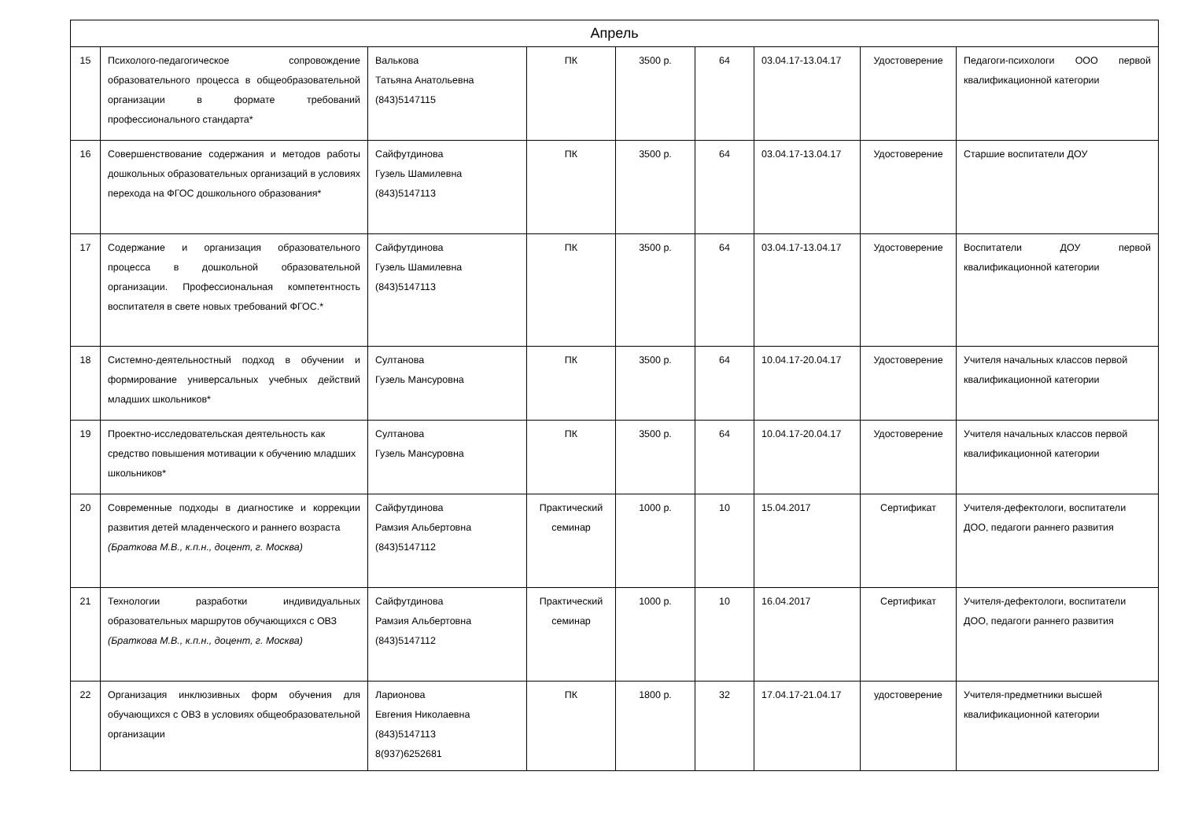| Апрель | | | | | | | | |
| --- | --- | --- | --- | --- | --- | --- | --- | --- |
| 15 | Психолого-педагогическое сопровождение образовательного процесса в общеобразовательной организации в формате требований профессионального стандарта* | Валькова Татьяна Анатольевна (843)5147115 | ПК | 3500 р. | 64 | 03.04.17-13.04.17 | Удостоверение | Педагоги-психологи ООО первой квалификационной категории |
| 16 | Совершенствование содержания и методов работы дошкольных образовательных организаций в условиях перехода на ФГОС дошкольного образования* | Сайфутдинова Гузель Шамилевна (843)5147113 | ПК | 3500 р. | 64 | 03.04.17-13.04.17 | Удостоверение | Старшие воспитатели ДОУ |
| 17 | Содержание и организация образовательного процесса в дошкольной образовательной организации. Профессиональная компетентность воспитателя в свете новых требований ФГОС.* | Сайфутдинова Гузель Шамилевна (843)5147113 | ПК | 3500 р. | 64 | 03.04.17-13.04.17 | Удостоверение | Воспитатели ДОУ первой квалификационной категории |
| 18 | Системно-деятельностный подход в обучении и формирование универсальных учебных действий младших школьников* | Султанова Гузель Мансуровна | ПК | 3500 р. | 64 | 10.04.17-20.04.17 | Удостоверение | Учителя начальных классов первой квалификационной категории |
| 19 | Проектно-исследовательская деятельность как средство повышения мотивации к обучению младших школьников* | Султанова Гузель Мансуровна | ПК | 3500 р. | 64 | 10.04.17-20.04.17 | Удостоверение | Учителя начальных классов первой квалификационной категории |
| 20 | Современные подходы в диагностике и коррекции развития детей младенческого и раннего возраста (Браткова М.В., к.п.н., доцент, г. Москва) | Сайфутдинова Рамзия Альбертовна (843)5147112 | Практический семинар | 1000 р. | 10 | 15.04.2017 | Сертификат | Учителя-дефектологи, воспитатели ДОО, педагоги раннего развития |
| 21 | Технологии разработки индивидуальных образовательных маршрутов обучающихся с ОВЗ (Браткова М.В., к.п.н., доцент, г. Москва) | Сайфутдинова Рамзия Альбертовна (843)5147112 | Практический семинар | 1000 р. | 10 | 16.04.2017 | Сертификат | Учителя-дефектологи, воспитатели ДОО, педагоги раннего развития |
| 22 | Организация инклюзивных форм обучения для обучающихся с ОВЗ в условиях общеобразовательной организации | Ларионова Евгения Николаевна (843)5147113 8(937)6252681 | ПК | 1800 р. | 32 | 17.04.17-21.04.17 | удостоверение | Учителя-предметники высшей квалификационной категории |